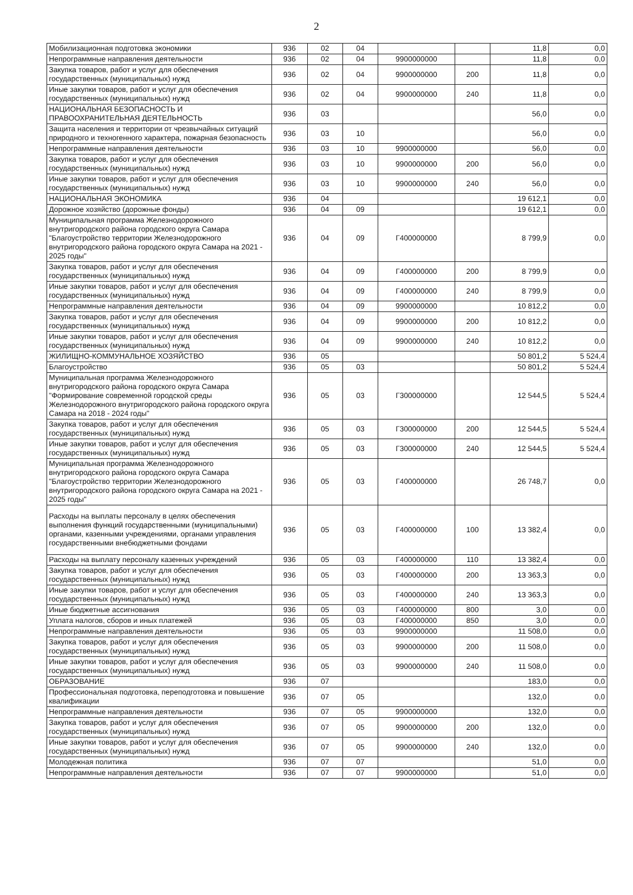2
| Мобилизационная подготовка экономики | 936 | 02 | 04 | | | 11,8 | 0,0 |
| Непрограммные направления деятельности | 936 | 02 | 04 | 9900000000 | | 11,8 | 0,0 |
| Закупка товаров, работ и услуг для обеспечения государственных (муниципальных) нужд | 936 | 02 | 04 | 9900000000 | 200 | 11,8 | 0,0 |
| Иные закупки товаров, работ и услуг для обеспечения государственных (муниципальных) нужд | 936 | 02 | 04 | 9900000000 | 240 | 11,8 | 0,0 |
| НАЦИОНАЛЬНАЯ БЕЗОПАСНОСТЬ И ПРАВООХРАНИТЕЛЬНАЯ ДЕЯТЕЛЬНОСТЬ | 936 | 03 | | | | 56,0 | 0,0 |
| Защита населения и территории от чрезвычайных ситуаций природного и техногенного характера, пожарная безопасность | 936 | 03 | 10 | | | 56,0 | 0,0 |
| Непрограммные направления деятельности | 936 | 03 | 10 | 9900000000 | | 56,0 | 0,0 |
| Закупка товаров, работ и услуг для обеспечения государственных (муниципальных) нужд | 936 | 03 | 10 | 9900000000 | 200 | 56,0 | 0,0 |
| Иные закупки товаров, работ и услуг для обеспечения государственных (муниципальных) нужд | 936 | 03 | 10 | 9900000000 | 240 | 56,0 | 0,0 |
| НАЦИОНАЛЬНАЯ ЭКОНОМИКА | 936 | 04 | | | | 19 612,1 | 0,0 |
| Дорожное хозяйство (дорожные фонды) | 936 | 04 | 09 | | | 19 612,1 | 0,0 |
| Муниципальная программа Железнодорожного внутригородского района городского округа Самара "Благоустройство территории Железнодорожного внутригородского района городского округа Самара на 2021 - 2025 годы" | 936 | 04 | 09 | Г400000000 | | 8 799,9 | 0,0 |
| Закупка товаров, работ и услуг для обеспечения государственных (муниципальных) нужд | 936 | 04 | 09 | Г400000000 | 200 | 8 799,9 | 0,0 |
| Иные закупки товаров, работ и услуг для обеспечения государственных (муниципальных) нужд | 936 | 04 | 09 | Г400000000 | 240 | 8 799,9 | 0,0 |
| Непрограммные направления деятельности | 936 | 04 | 09 | 9900000000 | | 10 812,2 | 0,0 |
| Закупка товаров, работ и услуг для обеспечения государственных (муниципальных) нужд | 936 | 04 | 09 | 9900000000 | 200 | 10 812,2 | 0,0 |
| Иные закупки товаров, работ и услуг для обеспечения государственных (муниципальных) нужд | 936 | 04 | 09 | 9900000000 | 240 | 10 812,2 | 0,0 |
| ЖИЛИЩНО-КОММУНАЛЬНОЕ ХОЗЯЙСТВО | 936 | 05 | | | | 50 801,2 | 5 524,4 |
| Благоустройство | 936 | 05 | 03 | | | 50 801,2 | 5 524,4 |
| Муниципальная программа Железнодорожного внутригородского района городского округа Самара "Формирование современной городской среды Железнодорожного внутригородского района городского округа Самара на 2018 - 2024 годы" | 936 | 05 | 03 | Г300000000 | | 12 544,5 | 5 524,4 |
| Закупка товаров, работ и услуг для обеспечения государственных (муниципальных) нужд | 936 | 05 | 03 | Г300000000 | 200 | 12 544,5 | 5 524,4 |
| Иные закупки товаров, работ и услуг для обеспечения государственных (муниципальных) нужд | 936 | 05 | 03 | Г300000000 | 240 | 12 544,5 | 5 524,4 |
| Муниципальная программа Железнодорожного внутригородского района городского округа Самара "Благоустройство территории Железнодорожного внутригородского района городского округа Самара на 2021 - 2025 годы" | 936 | 05 | 03 | Г400000000 | | 26 748,7 | 0,0 |
| Расходы на выплаты персоналу в целях обеспечения выполнения функций государственными (муниципальными) органами, казенными учреждениями, органами управления государственными внебюджетными фондами | 936 | 05 | 03 | Г400000000 | 100 | 13 382,4 | 0,0 |
| Расходы на выплату персоналу казенных учреждений | 936 | 05 | 03 | Г400000000 | 110 | 13 382,4 | 0,0 |
| Закупка товаров, работ и услуг для обеспечения государственных (муниципальных) нужд | 936 | 05 | 03 | Г400000000 | 200 | 13 363,3 | 0,0 |
| Иные закупки товаров, работ и услуг для обеспечения государственных (муниципальных) нужд | 936 | 05 | 03 | Г400000000 | 240 | 13 363,3 | 0,0 |
| Иные бюджетные ассигнования | 936 | 05 | 03 | Г400000000 | 800 | 3,0 | 0,0 |
| Уплата налогов, сборов и иных платежей | 936 | 05 | 03 | Г400000000 | 850 | 3,0 | 0,0 |
| Непрограммные направления деятельности | 936 | 05 | 03 | 9900000000 | | 11 508,0 | 0,0 |
| Закупка товаров, работ и услуг для обеспечения государственных (муниципальных) нужд | 936 | 05 | 03 | 9900000000 | 200 | 11 508,0 | 0,0 |
| Иные закупки товаров, работ и услуг для обеспечения государственных (муниципальных) нужд | 936 | 05 | 03 | 9900000000 | 240 | 11 508,0 | 0,0 |
| ОБРАЗОВАНИЕ | 936 | 07 | | | | 183,0 | 0,0 |
| Профессиональная подготовка, переподготовка и повышение квалификации | 936 | 07 | 05 | | | 132,0 | 0,0 |
| Непрограммные направления деятельности | 936 | 07 | 05 | 9900000000 | | 132,0 | 0,0 |
| Закупка товаров, работ и услуг для обеспечения государственных (муниципальных) нужд | 936 | 07 | 05 | 9900000000 | 200 | 132,0 | 0,0 |
| Иные закупки товаров, работ и услуг для обеспечения государственных (муниципальных) нужд | 936 | 07 | 05 | 9900000000 | 240 | 132,0 | 0,0 |
| Молодежная политика | 936 | 07 | 07 | | | 51,0 | 0,0 |
| Непрограммные направления деятельности | 936 | 07 | 07 | 9900000000 | | 51,0 | 0,0 |